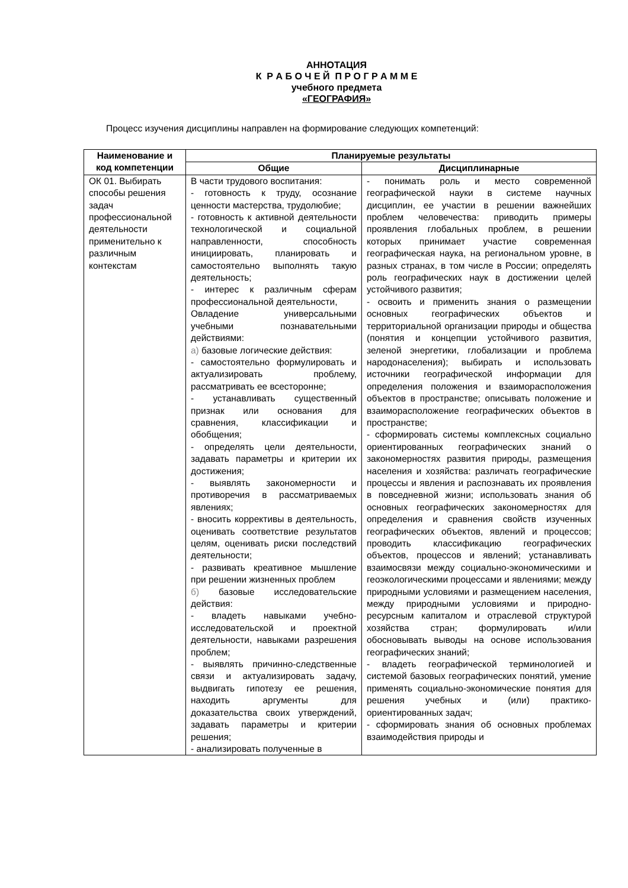АННОТАЦИЯ
К Р А Б О Ч Е Й П Р О Г Р А М М Е
учебного предмета
«ГЕОГРАФИЯ»
Процесс изучения дисциплины направлен на формирование следующих компетенций:
| Наименование и код компетенции | Планируемые результаты | |
| --- | --- | --- |
| | Общие | Дисциплинарные |
| ОК 01. Выбирать способы решения задач профессиональной деятельности применительно к различным контекстам | В части трудового воспитания: - готовность к труду, осознание ценности мастерства, трудолюбие; - готовность к активной деятельности технологической и социальной направленности, способность инициировать, планировать и самостоятельно выполнять такую деятельность; - интерес к различным сферам профессиональной деятельности, Овладение универсальными учебными познавательными действиями: а) базовые логические действия: - самостоятельно формулировать и актуализировать проблему, рассматривать ее всесторонне; - устанавливать существенный признак или основания для сравнения, классификации и обобщения; - определять цели деятельности, задавать параметры и критерии их достижения; - выявлять закономерности и противоречия в рассматриваемых явлениях; - вносить коррективы в деятельность, оценивать соответствие результатов целям, оценивать риски последствий деятельности; - развивать креативное мышление при решении жизненных проблем б) базовые исследовательские действия: - владеть навыками учебно-исследовательской и проектной деятельности, навыками разрешения проблем; - выявлять причинно-следственные связи и актуализировать задачу, выдвигать гипотезу ее решения, находить аргументы для доказательства своих утверждений, задавать параметры и критерии решения; - анализировать полученные в | - понимать роль и место современной географической науки в системе научных дисциплин, ее участии в решении важнейших проблем человечества: приводить примеры проявления глобальных проблем, в решении которых принимает участие современная географическая наука, на региональном уровне, в разных странах, в том числе в России; определять роль географических наук в достижении целей устойчивого развития; - освоить и применить знания о размещении основных географических объектов и территориальной организации природы и общества (понятия и концепции устойчивого развития, зеленой энергетики, глобализации и проблема народонаселения); выбирать и использовать источники географической информации для определения положения и взаиморасположения объектов в пространстве; описывать положение и взаиморасположение географических объектов в пространстве; - сформировать системы комплексных социально ориентированных географических знаний о закономерностях развития природы, размещения населения и хозяйства: различать географические процессы и явления и распознавать их проявления в повседневной жизни; использовать знания об основных географических закономерностях для определения и сравнения свойств изученных географических объектов, явлений и процессов; проводить классификацию географических объектов, процессов и явлений; устанавливать взаимосвязи между социально-экономическими и геоэкологическими процессами и явлениями; между природными условиями и размещением населения, между природными условиями и природно-ресурсным капиталом и отраслевой структурой хозяйства стран; формулировать и/или обосновывать выводы на основе использования географических знаний; - владеть географической терминологией и системой базовых географических понятий, умение применять социально-экономические понятия для решения учебных и (или) практико-ориентированных задач; - сформировать знания об основных проблемах взаимодействия природы и |